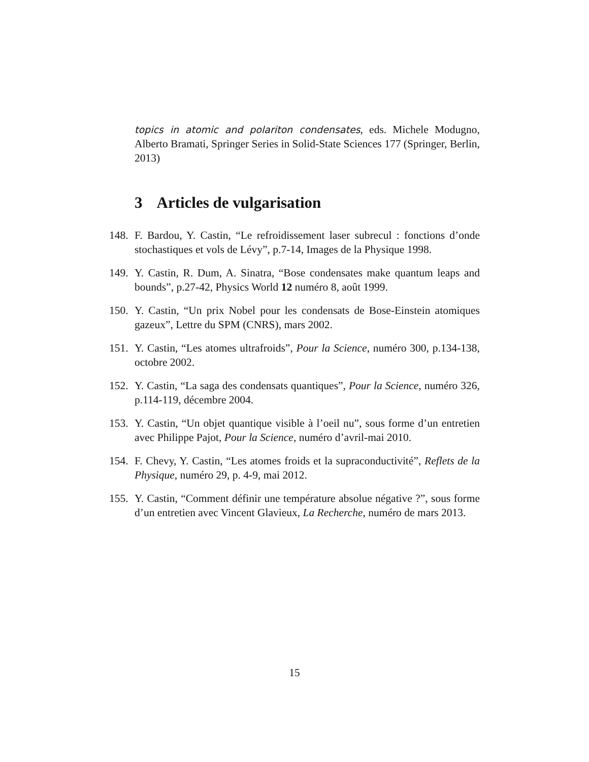topics in atomic and polariton condensates, eds. Michele Modugno, Alberto Bramati, Springer Series in Solid-State Sciences 177 (Springer, Berlin, 2013)
3 Articles de vulgarisation
148.
F. Bardou, Y. Castin, “Le refroidissement laser subrecul : fonctions d’onde stochastiques et vols de Lévy”, p.7-14, Images de la Physique 1998.
149.
Y. Castin, R. Dum, A. Sinatra, “Bose condensates make quantum leaps and bounds”, p.27-42, Physics World 12 numéro 8, août 1999.
150.
Y. Castin, “Un prix Nobel pour les condensats de Bose-Einstein atomiques gazeux”, Lettre du SPM (CNRS), mars 2002.
151.
Y. Castin, “Les atomes ultrafroids”, Pour la Science, numéro 300, p.134-138, octobre 2002.
152.
Y. Castin, “La saga des condensats quantiques”, Pour la Science, numéro 326, p.114-119, décembre 2004.
153.
Y. Castin, “Un objet quantique visible à l’oeil nu”, sous forme d’un entretien avec Philippe Pajot, Pour la Science, numéro d’avril-mai 2010.
154.
F. Chevy, Y. Castin, “Les atomes froids et la supraconductivité”, Reflets de la Physique, numéro 29, p. 4-9, mai 2012.
155.
Y. Castin, “Comment définir une température absolue négative ?”, sous forme d’un entretien avec Vincent Glavieux, La Recherche, numéro de mars 2013.
15